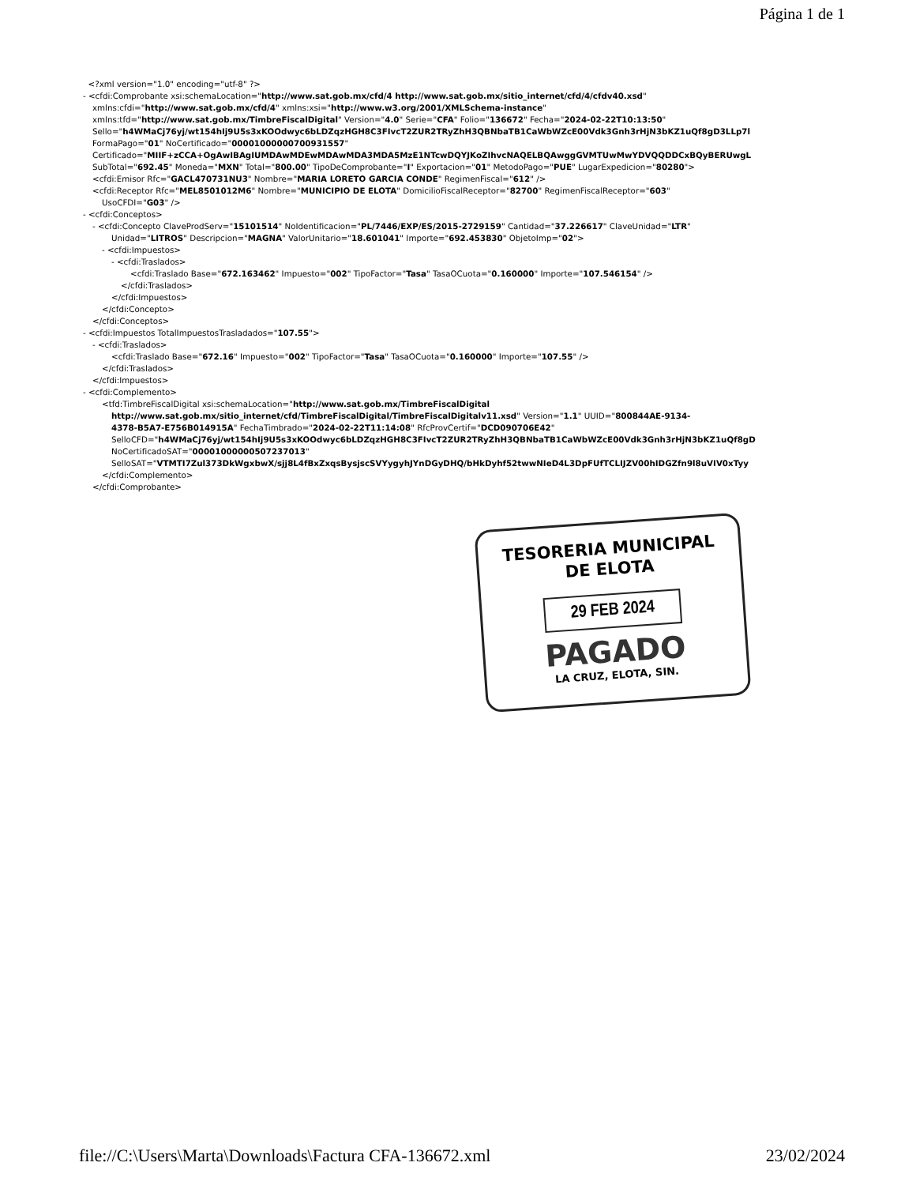Página 1 de 1
<?xml version="1.0" encoding="utf-8" ?>
- <cfdi:Comprobante xsi:schemaLocation="http://www.sat.gob.mx/cfd/4 http://www.sat.gob.mx/sitio_internet/cfd/4/cfdv40.xsd"
xmlns:cfdi="http://www.sat.gob.mx/cfd/4" xmlns:xsi="http://www.w3.org/2001/XMLSchema-instance"
xmlns:tfd="http://www.sat.gob.mx/TimbreFiscalDigital" Version="4.0" Serie="CFA" Folio="136672" Fecha="2024-02-22T10:13:50"
Sello="h4WMaCj76yj/wt154hIj9U5s3xKOOdwyc6bLDZqzHGH8C3FIvcT2ZUR2TRyZhH3QBNbaTB1CaWbWZcE00Vdk3Gnh3rHjN3bKZ1uQf8gD3LLp7l
FormaPago="01" NoCertificado="00001000000700931557"
Certificado="MIIF+zCCA+OgAwIBAgIUMDAwMDEwMDAwMDA3MDA5MzE1NTcwDQYJKoZIhvcNAQELBQAwggGVMTUwMwYDVQQDDCxBQyBERUwgL
SubTotal="692.45" Moneda="MXN" Total="800.00" TipoDeComprobante="I" Exportacion="01" MetodoPago="PUE" LugarExpedicion="80280">
<cfdi:Emisor Rfc="GACL470731NU3" Nombre="MARIA LORETO GARCIA CONDE" RegimenFiscal="612" />
<cfdi:Receptor Rfc="MEL8501012M6" Nombre="MUNICIPIO DE ELOTA" DomicilioFiscalReceptor="82700" RegimenFiscalReceptor="603"
UsoCFDI="G03" />
- <cfdi:Conceptos>
- <cfdi:Concepto ClaveProdServ="15101514" NoIdentificacion="PL/7446/EXP/ES/2015-2729159" Cantidad="37.226617" ClaveUnidad="LTR"
Unidad="LITROS" Descripcion="MAGNA" ValorUnitario="18.601041" Importe="692.453830" ObjetoImp="02">
- <cfdi:Impuestos>
- <cfdi:Traslados>
<cfdi:Traslado Base="672.163462" Impuesto="002" TipoFactor="Tasa" TasaOCuota="0.160000" Importe="107.546154" />
</cfdi:Traslados>
</cfdi:Impuestos>
</cfdi:Concepto>
</cfdi:Conceptos>
- <cfdi:Impuestos TotalImpuestosTrasladados="107.55">
- <cfdi:Traslados>
<cfdi:Traslado Base="672.16" Impuesto="002" TipoFactor="Tasa" TasaOCuota="0.160000" Importe="107.55" />
</cfdi:Traslados>
</cfdi:Impuestos>
- <cfdi:Complemento>
<tfd:TimbreFiscalDigital xsi:schemaLocation="http://www.sat.gob.mx/TimbreFiscalDigital
http://www.sat.gob.mx/sitio_internet/cfd/TimbreFiscalDigital/TimbreFiscalDigitalv11.xsd" Version="1.1" UUID="800844AE-9134-
4378-B5A7-E756B014915A" FechaTimbrado="2024-02-22T11:14:08" RfcProvCertif="DCD090706E42"
SelloCFD="h4WMaCj76yj/wt154hIj9U5s3xKOOdwyc6bLDZqzHGH8C3FIvcT2ZUR2TRyZhH3QBNbaTB1CaWbWZcE00Vdk3Gnh3rHjN3bKZ1uQf8gD
NoCertificadoSAT="00001000000507237013"
SelloSAT="VTMTI7Zul373DkWgxbwX/sjj8L4fBxZxqsBysjscSVYygyhJYnDGyDHQ/bHkDyhf52twwNIeD4L3DpFUfTCLIJZV00hIDGZfn9l8uVIV0xTyy
</cfdi:Complemento>
</cfdi:Comprobante>
TESORERIA MUNICIPAL
DE ELOTA
29 FEB 2024
PAGADO
LA CRUZ, ELOTA, SIN.
file://C:\Users\Marta\Downloads\Factura CFA-136672.xml 23/02/2024